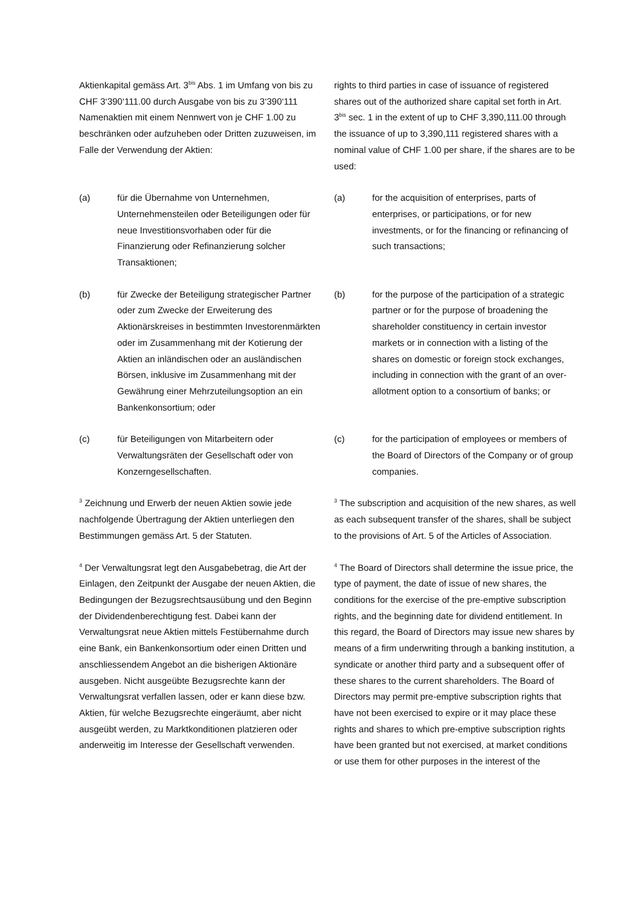Aktienkapital gemäss Art. 3<sup>bis</sup> Abs. 1 im Umfang von bis zu CHF 3‘390‘111.00 durch Ausgabe von bis zu 3‘390‘111 Namenaktien mit einem Nennwert von je CHF 1.00 zu beschränken oder aufzuheben oder Dritten zuzuweisen, im Falle der Verwendung der Aktien:
rights to third parties in case of issuance of registered shares out of the authorized share capital set forth in Art. 3<sup>bis</sup> sec. 1 in the extent of up to CHF 3,390,111.00 through the issuance of up to 3,390,111 registered shares with a nominal value of CHF 1.00 per share, if the shares are to be used:
(a) für die Übernahme von Unternehmen, Unternehmensteilen oder Beteiligungen oder für neue Investitionsvorhaben oder für die Finanzierung oder Refinanzierung solcher Transaktionen;
(a) for the acquisition of enterprises, parts of enterprises, or participations, or for new investments, or for the financing or refinancing of such transactions;
(b) für Zwecke der Beteiligung strategischer Partner oder zum Zwecke der Erweiterung des Aktionärskreises in bestimmten Investorenmärkten oder im Zusammenhang mit der Kotierung der Aktien an inländischen oder an ausländischen Börsen, inklusive im Zusammenhang mit der Gewährung einer Mehrzuteilungsoption an ein Bankenkonsortium; oder
(b) for the purpose of the participation of a strategic partner or for the purpose of broadening the shareholder constituency in certain investor markets or in connection with a listing of the shares on domestic or foreign stock exchanges, including in connection with the grant of an over-allotment option to a consortium of banks; or
(c) für Beteiligungen von Mitarbeitern oder Verwaltungsräten der Gesellschaft oder von Konzerngesellschaften.
(c) for the participation of employees or members of the Board of Directors of the Company or of group companies.
<sup>3</sup> Zeichnung und Erwerb der neuen Aktien sowie jede nachfolgende Übertragung der Aktien unterliegen den Bestimmungen gemäss Art. 5 der Statuten.
<sup>3</sup> The subscription and acquisition of the new shares, as well as each subsequent transfer of the shares, shall be subject to the provisions of Art. 5 of the Articles of Association.
<sup>4</sup> Der Verwaltungsrat legt den Ausgabebetrag, die Art der Einlagen, den Zeitpunkt der Ausgabe der neuen Aktien, die Bedingungen der Bezugsrechtsausübung und den Beginn der Dividendenberechtigung fest. Dabei kann der Verwaltungsrat neue Aktien mittels Festübernahme durch eine Bank, ein Bankenkonsortium oder einen Dritten und anschliessendem Angebot an die bisherigen Aktionäre ausgeben. Nicht ausgeübte Bezugsrechte kann der Verwaltungsrat verfallen lassen, oder er kann diese bzw. Aktien, für welche Bezugsrechte eingeräumt, aber nicht ausgeübt werden, zu Marktkonditionen platzieren oder anderweitig im Interesse der Gesellschaft verwenden.
<sup>4</sup> The Board of Directors shall determine the issue price, the type of payment, the date of issue of new shares, the conditions for the exercise of the pre-emptive subscription rights, and the beginning date for dividend entitlement. In this regard, the Board of Directors may issue new shares by means of a firm underwriting through a banking institution, a syndicate or another third party and a subsequent offer of these shares to the current shareholders. The Board of Directors may permit pre-emptive subscription rights that have not been exercised to expire or it may place these rights and shares to which pre-emptive subscription rights have been granted but not exercised, at market conditions or use them for other purposes in the interest of the